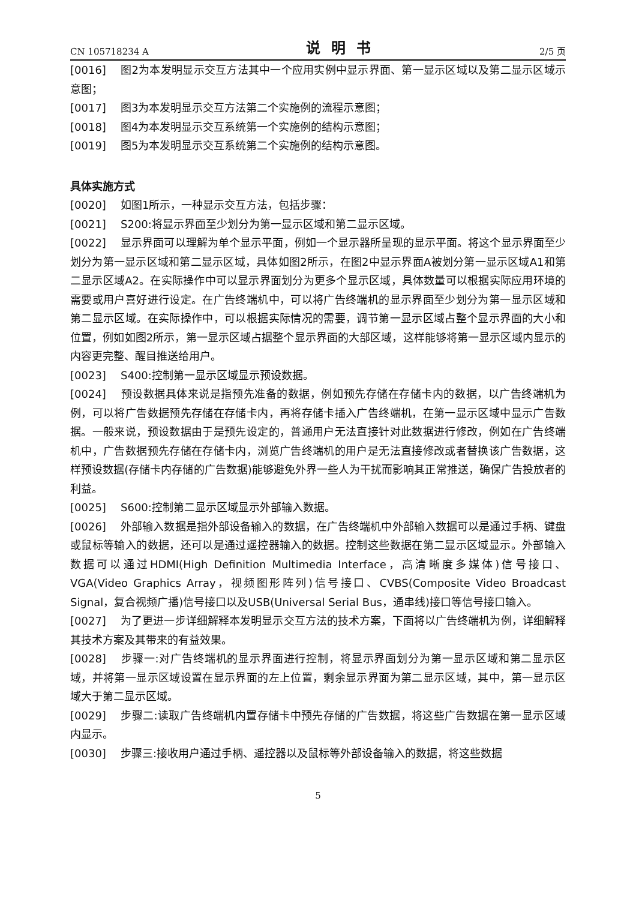CN 105718234 A 说明书 2/5 页
[0016] 图2为本发明显示交互方法其中一个应用实例中显示界面、第一显示区域以及第二显示区域示意图；
[0017] 图3为本发明显示交互方法第二个实施例的流程示意图；
[0018] 图4为本发明显示交互系统第一个实施例的结构示意图；
[0019] 图5为本发明显示交互系统第二个实施例的结构示意图。
具体实施方式
[0020] 如图1所示，一种显示交互方法，包括步骤：
[0021] S200:将显示界面至少划分为第一显示区域和第二显示区域。
[0022] 显示界面可以理解为单个显示平面，例如一个显示器所呈现的显示平面。将这个显示界面至少划分为第一显示区域和第二显示区域，具体如图2所示，在图2中显示界面A被划分第一显示区域A1和第二显示区域A2。在实际操作中可以显示界面划分为更多个显示区域，具体数量可以根据实际应用环境的需要或用户喜好进行设定。在广告终端机中，可以将广告终端机的显示界面至少划分为第一显示区域和第二显示区域。在实际操作中，可以根据实际情况的需要，调节第一显示区域占整个显示界面的大小和位置，例如如图2所示，第一显示区域占据整个显示界面的大部区域，这样能够将第一显示区域内显示的内容更完整、醒目推送给用户。
[0023] S400:控制第一显示区域显示预设数据。
[0024] 预设数据具体来说是指预先准备的数据，例如预先存储在存储卡内的数据，以广告终端机为例，可以将广告数据预先存储在存储卡内，再将存储卡插入广告终端机，在第一显示区域中显示广告数据。一般来说，预设数据由于是预先设定的，普通用户无法直接针对此数据进行修改，例如在广告终端机中，广告数据预先存储在存储卡内，浏览广告终端机的用户是无法直接修改或者替换该广告数据，这样预设数据(存储卡内存储的广告数据)能够避免外界一些人为干扰而影响其正常推送，确保广告投放者的利益。
[0025] S600:控制第二显示区域显示外部输入数据。
[0026] 外部输入数据是指外部设备输入的数据，在广告终端机中外部输入数据可以是通过手柄、键盘或鼠标等输入的数据，还可以是通过遥控器输入的数据。控制这些数据在第二显示区域显示。外部输入数据可以通过HDMI(High Definition Multimedia Interface，高清晰度多媒体)信号接口、VGA(Video Graphics Array，视频图形阵列)信号接口、CVBS(Composite Video Broadcast Signal，复合视频广播)信号接口以及USB(Universal Serial Bus，通串线)接口等信号接口输入。
[0027] 为了更进一步详细解释本发明显示交互方法的技术方案，下面将以广告终端机为例，详细解释其技术方案及其带来的有益效果。
[0028] 步骤一:对广告终端机的显示界面进行控制，将显示界面划分为第一显示区域和第二显示区域，并将第一显示区域设置在显示界面的左上位置，剩余显示界面为第二显示区域，其中，第一显示区域大于第二显示区域。
[0029] 步骤二:读取广告终端机内置存储卡中预先存储的广告数据，将这些广告数据在第一显示区域内显示。
[0030] 步骤三:接收用户通过手柄、遥控器以及鼠标等外部设备输入的数据，将这些数据
5